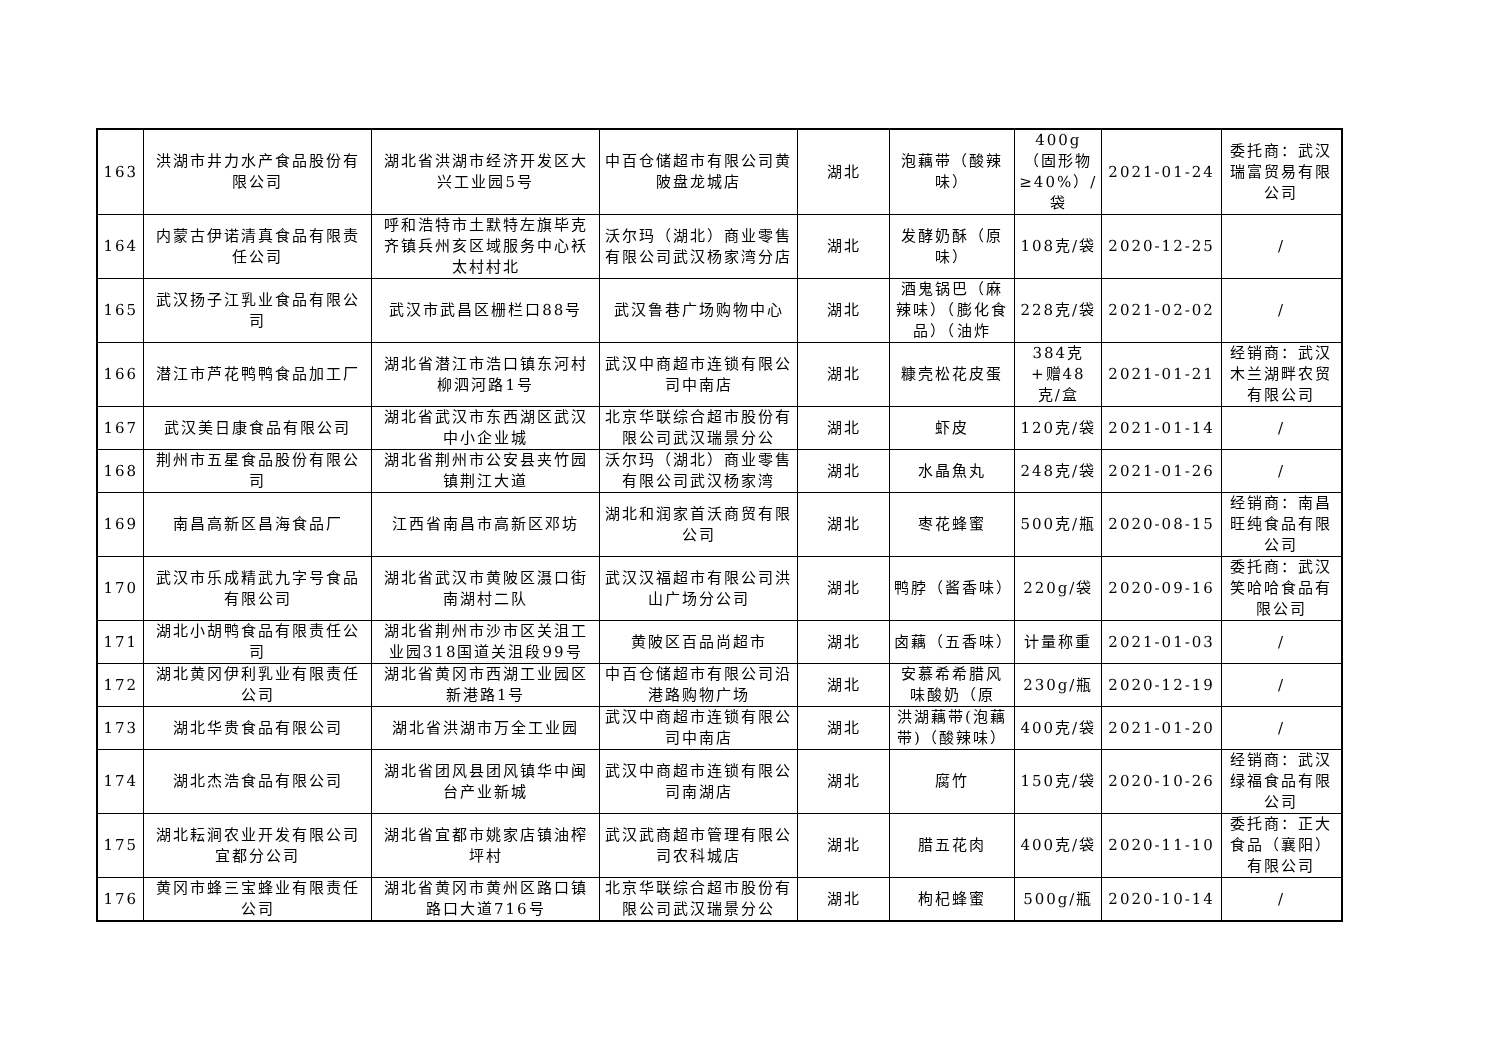| 163 | 洪湖市井力水产食品股份有限公司 | 湖北省洪湖市经济开发区大兴工业园5号 | 中百仓储超市有限公司黄陂盘龙城店 | 湖北 | 泡藕带（酸辣味） | 400g（固形物≥40%）/袋 | 2021-01-24 | 委托商：武汉瑞富贸易有限公司 |
| 164 | 内蒙古伊诺清真食品有限责任公司 | 呼和浩特市土默特左旗毕克齐镇兵州亥区域服务中心袄太村村北 | 沃尔玛（湖北）商业零售有限公司武汉杨家湾分店 | 湖北 | 发酵奶酥（原味） | 108克/袋 | 2020-12-25 | / |
| 165 | 武汉扬子江乳业食品有限公司 | 武汉市武昌区栅栏口88号 | 武汉鲁巷广场购物中心 | 湖北 | 酒鬼锅巴（麻辣味）（膨化食品）（油炸 | 228克/袋 | 2021-02-02 | / |
| 166 | 潜江市芦花鸭鸭食品加工厂 | 湖北省潜江市浩口镇东河村柳泗河路1号 | 武汉中商超市连锁有限公司中南店 | 湖北 | 糠壳松花皮蛋 | 384克+赠48克/盒 | 2021-01-21 | 经销商：武汉木兰湖畔农贸有限公司 |
| 167 | 武汉美日康食品有限公司 | 湖北省武汉市东西湖区武汉中小企业城 | 北京华联综合超市股份有限公司武汉瑞景分公 | 湖北 | 虾皮 | 120克/袋 | 2021-01-14 | / |
| 168 | 荆州市五星食品股份有限公司 | 湖北省荆州市公安县夹竹园镇荆江大道 | 沃尔玛（湖北）商业零售有限公司武汉杨家湾 | 湖北 | 水晶魚丸 | 248克/袋 | 2021-01-26 | / |
| 169 | 南昌高新区昌海食品厂 | 江西省南昌市高新区邓坊 | 湖北和润家首沃商贸有限公司 | 湖北 | 枣花蜂蜜 | 500克/瓶 | 2020-08-15 | 经销商：南昌旺纯食品有限公司 |
| 170 | 武汉市乐成精武九字号食品有限公司 | 湖北省武汉市黄陂区滠口街南湖村二队 | 武汉汉福超市有限公司洪山广场分公司 | 湖北 | 鸭脖（酱香味） | 220g/袋 | 2020-09-16 | 委托商：武汉笑哈哈食品有限公司 |
| 171 | 湖北小胡鸭食品有限责任公司 | 湖北省荆州市沙市区关沮工业园318国道关沮段99号 | 黄陂区百品尚超市 | 湖北 | 卤藕（五香味） | 计量称重 | 2021-01-03 | / |
| 172 | 湖北黄冈伊利乳业有限责任公司 | 湖北省黄冈市西湖工业园区新港路1号 | 中百仓储超市有限公司沿港路购物广场 | 湖北 | 安慕希希腊风味酸奶（原 | 230g/瓶 | 2020-12-19 | / |
| 173 | 湖北华贵食品有限公司 | 湖北省洪湖市万全工业园 | 武汉中商超市连锁有限公司中南店 | 湖北 | 洪湖藕带(泡藕带)（酸辣味） | 400克/袋 | 2021-01-20 | / |
| 174 | 湖北杰浩食品有限公司 | 湖北省团风县团风镇华中闽台产业新城 | 武汉中商超市连锁有限公司南湖店 | 湖北 | 腐竹 | 150克/袋 | 2020-10-26 | 经销商：武汉绿福食品有限公司 |
| 175 | 湖北耘涧农业开发有限公司宜都分公司 | 湖北省宜都市姚家店镇油榨坪村 | 武汉武商超市管理有限公司农科城店 | 湖北 | 腊五花肉 | 400克/袋 | 2020-11-10 | 委托商：正大食品（襄阳）有限公司 |
| 176 | 黄冈市蜂三宝蜂业有限责任公司 | 湖北省黄冈市黄州区路口镇路口大道716号 | 北京华联综合超市股份有限公司武汉瑞景分公 | 湖北 | 枸杞蜂蜜 | 500g/瓶 | 2020-10-14 | / |